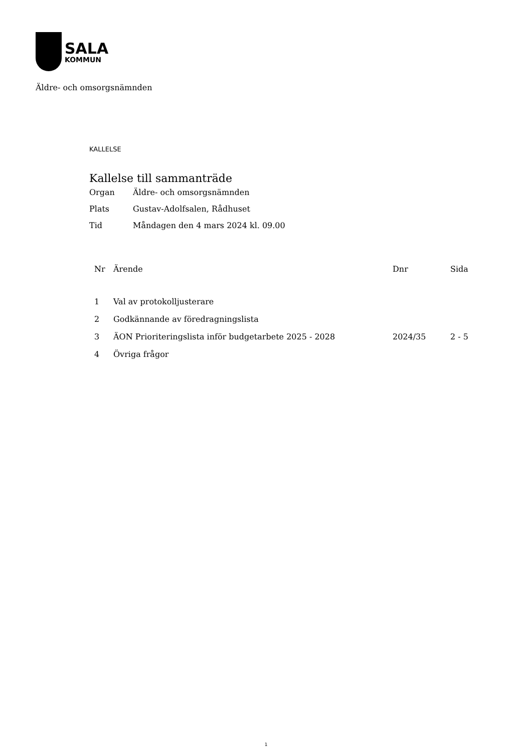SALA
KOMMUN
Äldre- och omsorgsnämnden
KALLELSE
Kallelse till sammanträde
Organ Äldre- och omsorgsnämnden
Plats Gustav-Adolfsalen, Rådhuset
Tid Måndagen den 4 mars 2024 kl. 09.00
| Nr | Ärende | Dnr | Sida |
| --- | --- | --- | --- |
| 1 | Val av protokolljusterare | | |
| 2 | Godkännande av föredragningslista | | |
| 3 | ÄON Prioriteringslista inför budgetarbete 2025 - 2028 | 2024/35 | 2 - 5 |
| 4 | Övriga frågor | | |
1